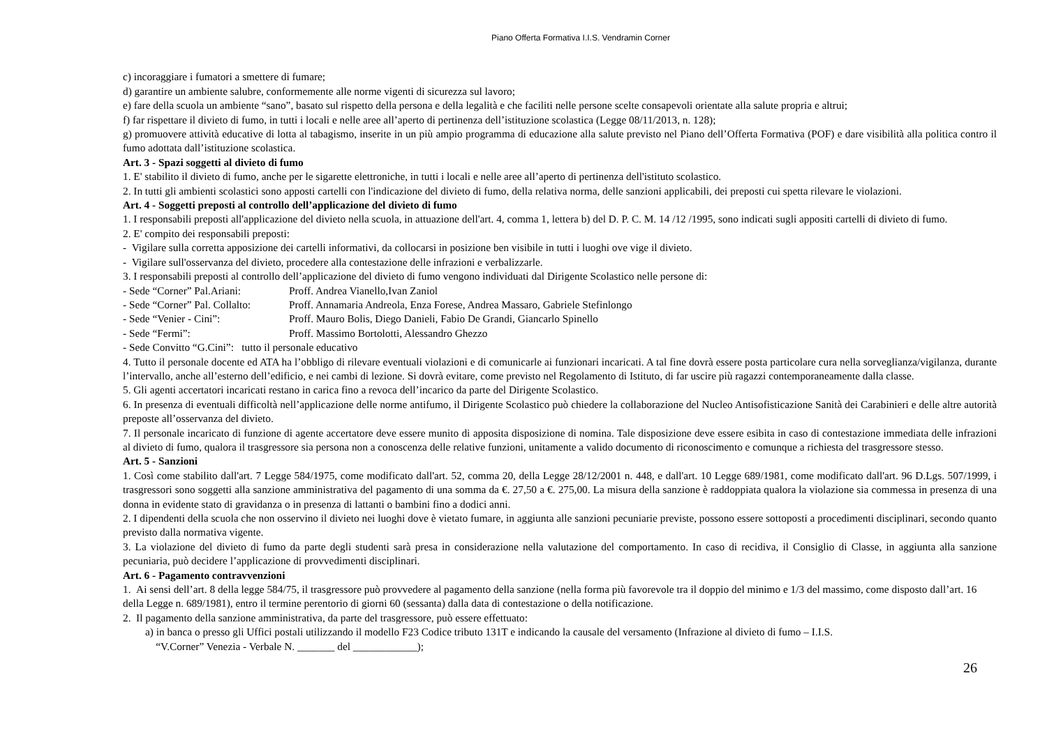Piano Offerta Formativa I.I.S. Vendramin Corner
c) incoraggiare i fumatori a smettere di fumare;
d) garantire un ambiente salubre, conformemente alle norme vigenti di sicurezza sul lavoro;
e) fare della scuola un ambiente “sano”, basato sul rispetto della persona e della legalità e che faciliti nelle persone scelte consapevoli orientate alla salute propria e altrui;
f) far rispettare il divieto di fumo, in tutti i locali e nelle aree all’aperto di pertinenza dell’istituzione scolastica (Legge 08/11/2013, n. 128);
g) promuovere attività educative di lotta al tabagismo, inserite in un più ampio programma di educazione alla salute previsto nel Piano dell’Offerta Formativa (POF) e dare visibilità alla politica contro il fumo adottata dall’istituzione scolastica.
Art. 3 - Spazi soggetti al divieto di fumo
1. E' stabilito il divieto di fumo, anche per le sigarette elettroniche, in tutti i locali e nelle aree all’aperto di pertinenza dell'istituto scolastico.
2. In tutti gli ambienti scolastici sono apposti cartelli con l'indicazione del divieto di fumo, della relativa norma, delle sanzioni applicabili, dei preposti cui spetta rilevare le violazioni.
Art. 4 - Soggetti preposti al controllo dell’applicazione del divieto di fumo
1. I responsabili preposti all'applicazione del divieto nella scuola, in attuazione dell'art. 4, comma 1, lettera b) del D. P. C. M. 14 /12 /1995, sono indicati sugli appositi cartelli di divieto di fumo.
2. E' compito dei responsabili preposti:
- Vigilare sulla corretta apposizione dei cartelli informativi, da collocarsi in posizione ben visibile in tutti i luoghi ove vige il divieto.
- Vigilare sull'osservanza del divieto, procedere alla contestazione delle infrazioni e verbalizzarle.
3. I responsabili preposti al controllo dell’applicazione del divieto di fumo vengono individuati dal Dirigente Scolastico nelle persone di:
- Sede “Corner” Pal.Ariani: Proff. Andrea Vianello,Ivan Zaniol
- Sede “Corner” Pal. Collalto: Proff. Annamaria Andreola, Enza Forese, Andrea Massaro, Gabriele Stefinlongo
- Sede “Venier - Cini”: Proff. Mauro Bolis, Diego Danieli, Fabio De Grandi, Giancarlo Spinello
- Sede “Fermi”: Proff. Massimo Bortolotti, Alessandro Ghezzo
- Sede Convitto “G.Cini”: tutto il personale educativo
4. Tutto il personale docente ed ATA ha l’obbligo di rilevare eventuali violazioni e di comunicarle ai funzionari incaricati. A tal fine dovrà essere posta particolare cura nella sorveglianza/vigilanza, durante l’intervallo, anche all’esterno dell’edificio, e nei cambi di lezione. Si dovrà evitare, come previsto nel Regolamento di Istituto, di far uscire più ragazzi contemporaneamente dalla classe.
5. Gli agenti accertatori incaricati restano in carica fino a revoca dell’incarico da parte del Dirigente Scolastico.
6. In presenza di eventuali difficoltà nell’applicazione delle norme antifumo, il Dirigente Scolastico può chiedere la collaborazione del Nucleo Antisofisticazione Sanità dei Carabinieri e delle altre autorità preposte all’osservanza del divieto.
7. Il personale incaricato di funzione di agente accertatore deve essere munito di apposita disposizione di nomina. Tale disposizione deve essere esibita in caso di contestazione immediata delle infrazioni al divieto di fumo, qualora il trasgressore sia persona non a conoscenza delle relative funzioni, unitamente a valido documento di riconoscimento e comunque a richiesta del trasgressore stesso.
Art. 5 - Sanzioni
1. Così come stabilito dall'art. 7 Legge 584/1975, come modificato dall'art. 52, comma 20, della Legge 28/12/2001 n. 448, e dall'art. 10 Legge 689/1981, come modificato dall'art. 96 D.Lgs. 507/1999, i trasgressori sono soggetti alla sanzione amministrativa del pagamento di una somma da €. 27,50 a €. 275,00. La misura della sanzione è raddoppiata qualora la violazione sia commessa in presenza di una donna in evidente stato di gravidanza o in presenza di lattanti o bambini fino a dodici anni.
2. I dipendenti della scuola che non osservino il divieto nei luoghi dove è vietato fumare, in aggiunta alle sanzioni pecuniarie previste, possono essere sottoposti a procedimenti disciplinari, secondo quanto previsto dalla normativa vigente.
3. La violazione del divieto di fumo da parte degli studenti sarà presa in considerazione nella valutazione del comportamento. In caso di recidiva, il Consiglio di Classe, in aggiunta alla sanzione pecuniaria, può decidere l’applicazione di provvedimenti disciplinari.
Art. 6 - Pagamento contravvenzioni
1. Ai sensi dell’art. 8 della legge 584/75, il trasgressore può provvedere al pagamento della sanzione (nella forma più favorevole tra il doppio del minimo e 1/3 del massimo, come disposto dall’art. 16 della Legge n. 689/1981), entro il termine perentorio di giorni 60 (sessanta) dalla data di contestazione o della notificazione.
2. Il pagamento della sanzione amministrativa, da parte del trasgressore, può essere effettuato:
a) in banca o presso gli Uffici postali utilizzando il modello F23 Codice tributo 131T e indicando la causale del versamento (Infrazione al divieto di fumo – I.I.S.
“V.Corner” Venezia - Verbale N. _______ del ____________);
26